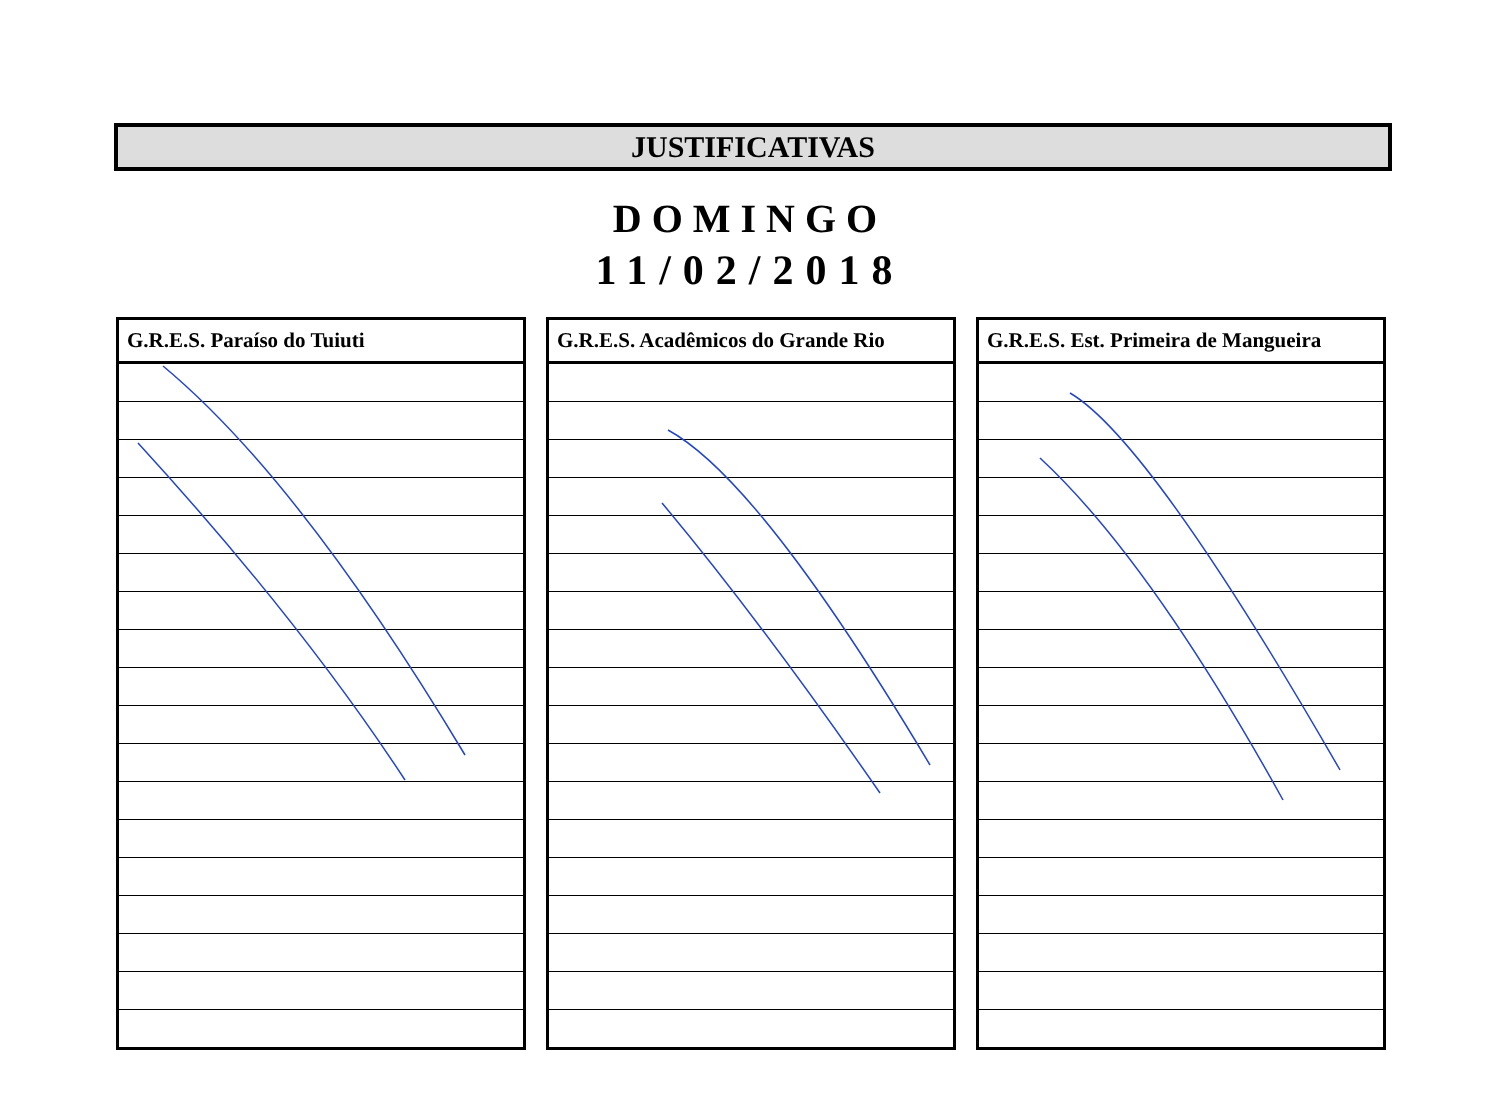JUSTIFICATIVAS
DOMINGO
11/02/2018
| G.R.E.S. Paraíso do Tuiuti |
| --- |
| G.R.E.S. Acadêmicos do Grande Rio |
| --- |
| G.R.E.S. Est. Primeira de Mangueira |
| --- |